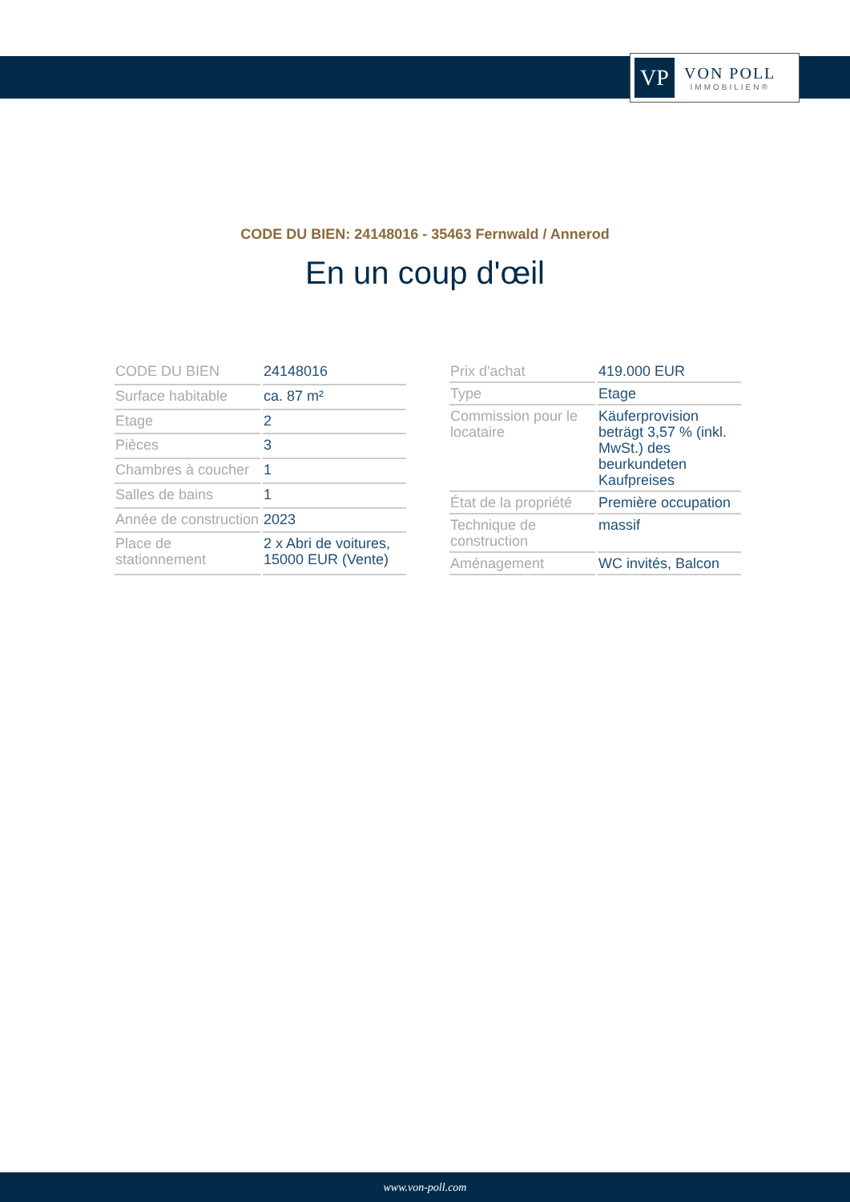VP
VON POLL
IMMOBILIEN®
CODE DU BIEN: 24148016 - 35463 Fernwald / Annerod
En un coup d'œil
| CODE DU BIEN | 24148016 |
| Surface habitable | ca. 87 m² |
| Etage | 2 |
| Pièces | 3 |
| Chambres à coucher | 1 |
| Salles de bains | 1 |
| Année de construction | 2023 |
| Place de stationnement | 2 x Abri de voitures, 15000 EUR (Vente) |
| Prix d'achat | 419.000 EUR |
| Type | Etage |
| Commission pour le locataire | Käuferprovision beträgt 3,57 % (inkl. MwSt.) des beurkundeten Kaufpreises |
| État de la propriété | Première occupation |
| Technique de construction | massif |
| Aménagement | WC invités, Balcon |
www.von-poll.com